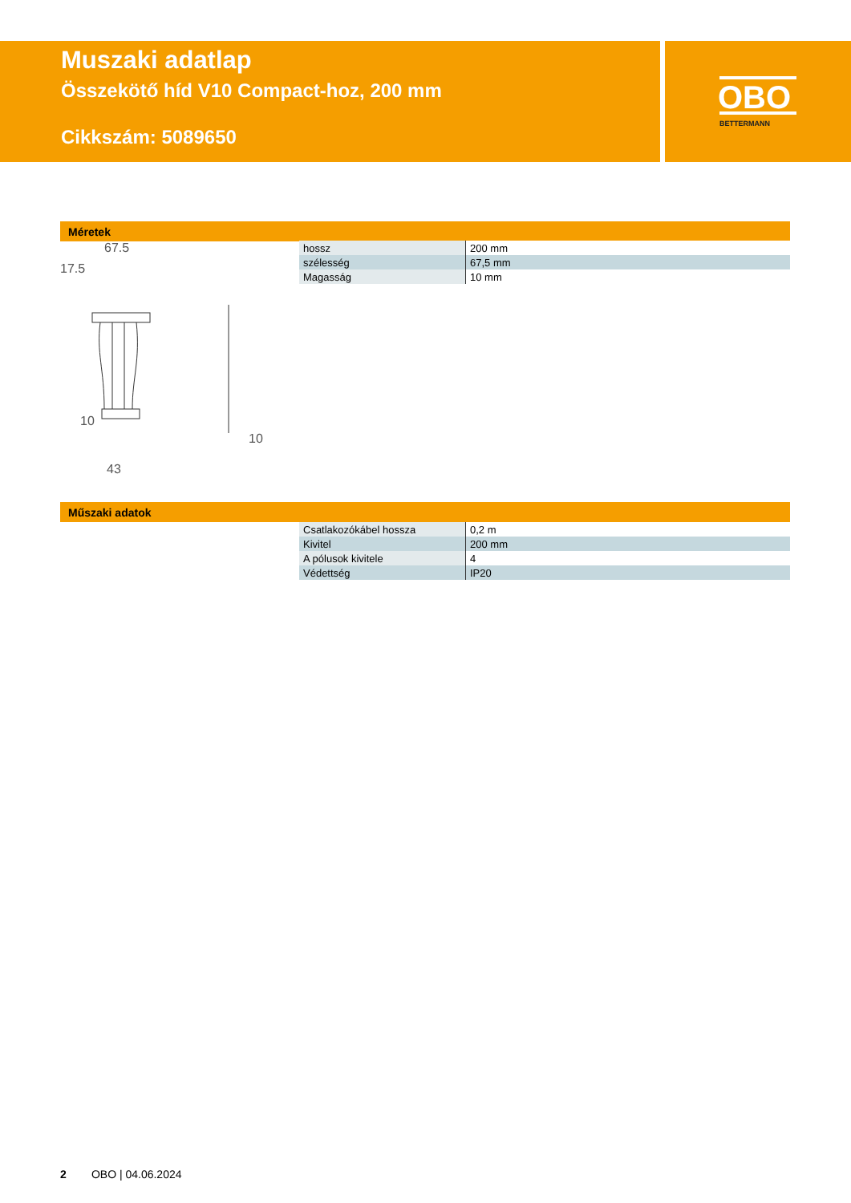Muszaki adatlap
Összekötő híd V10 Compact-hoz, 200 mm
Cikkszám: 5089650
OBO
BETTERMANN
Méretek
67.5
17.5
10
43
10
| hossz | 200 mm |
| szélesség | 67,5 mm |
| Magasság | 10 mm |
Műszaki adatok
| Csatlakozókábel hossza | 0,2 m |
| Kivitel | 200 mm |
| A pólusok kivitele | 4 |
| Védettség | IP20 |
2 OBO | 04.06.2024